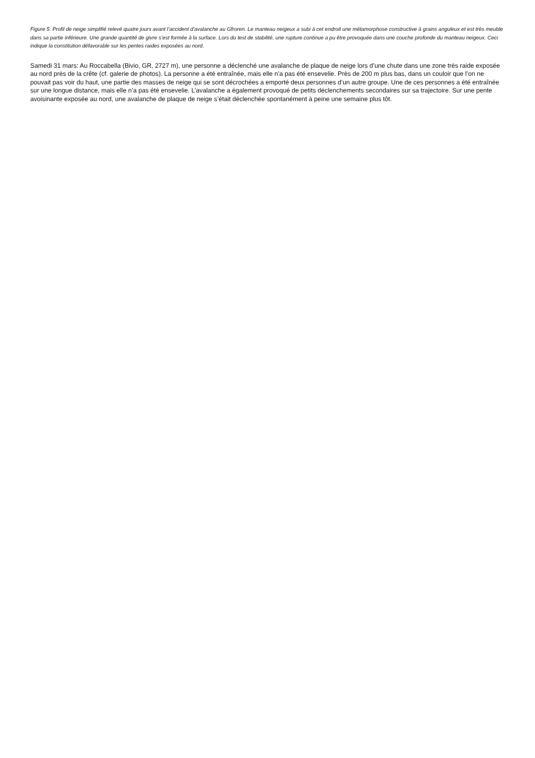Figure 5: Profil de neige simplifié relevé quatre jours avant l’accident d'avalanche au Gfroren. Le manteau neigeux a subi à cet endroit une métamorphose constructive à grains anguleux et est très meuble dans sa partie inférieure. Une grande quantité de givre s’est formée à la surface. Lors du test de stabilité, une rupture continue a pu être provoquée dans une couche profonde du manteau neigeux. Ceci indique la constitution défavorable sur les pentes raides exposées au nord.
Samedi 31 mars: Au Roccabella (Bivio, GR, 2727 m), une personne a déclenché une avalanche de plaque de neige lors d’une chute dans une zone très raide exposée au nord près de la crête (cf. galerie de photos). La personne a été entraînée, mais elle n’a pas été ensevelie. Près de 200 m plus bas, dans un couloir que l’on ne pouvait pas voir du haut, une partie des masses de neige qui se sont décrochées a emporté deux personnes d’un autre groupe. Une de ces personnes a été entraînée sur une longue distance, mais elle n’a pas été ensevelie. L’avalanche a également provoqué de petits déclenchements secondaires sur sa trajectoire. Sur une pente avoisinante exposée au nord, une avalanche de plaque de neige s’était déclenchée spontanément à peine une semaine plus tôt.